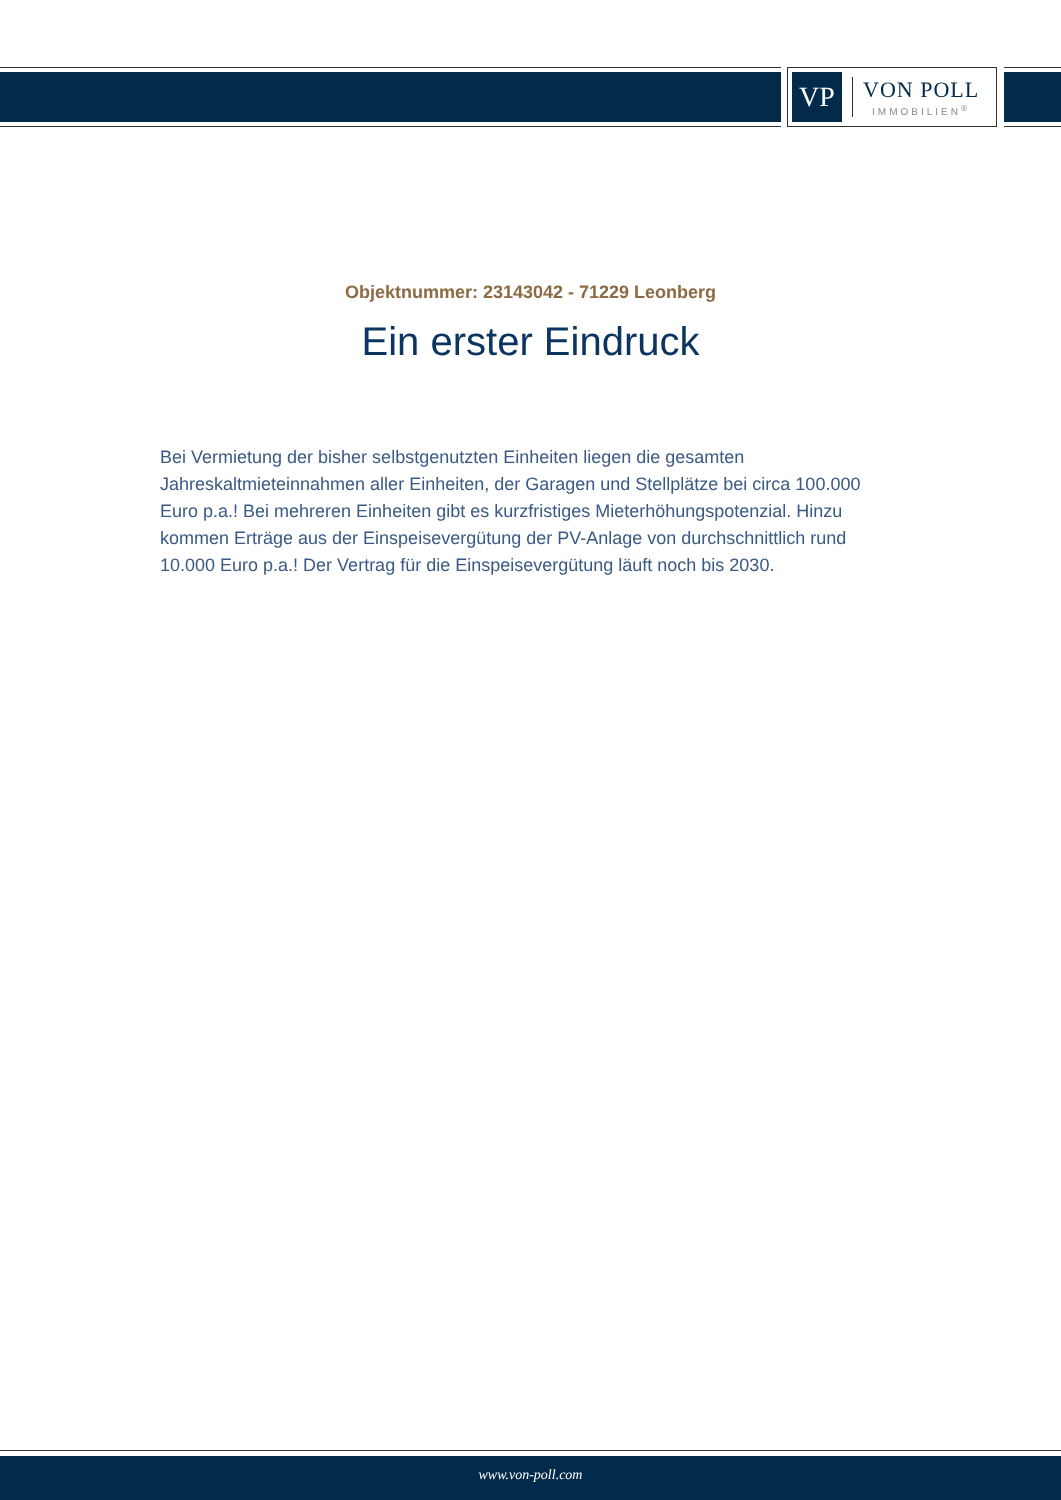VP
VON POLL
IMMOBILIEN<sup>®</sup>
Objektnummer: 23143042 - 71229 Leonberg
Ein erster Eindruck
Bei Vermietung der bisher selbstgenutzten Einheiten liegen die gesamten Jahreskaltmieteinnahmen aller Einheiten, der Garagen und Stellplätze bei circa 100.000 Euro p.a.! Bei mehreren Einheiten gibt es kurzfristiges Mieterhöhungspotenzial. Hinzu kommen Erträge aus der Einspeisevergütung der PV-Anlage von durchschnittlich rund 10.000 Euro p.a.! Der Vertrag für die Einspeisevergütung läuft noch bis 2030.
www.von-poll.com